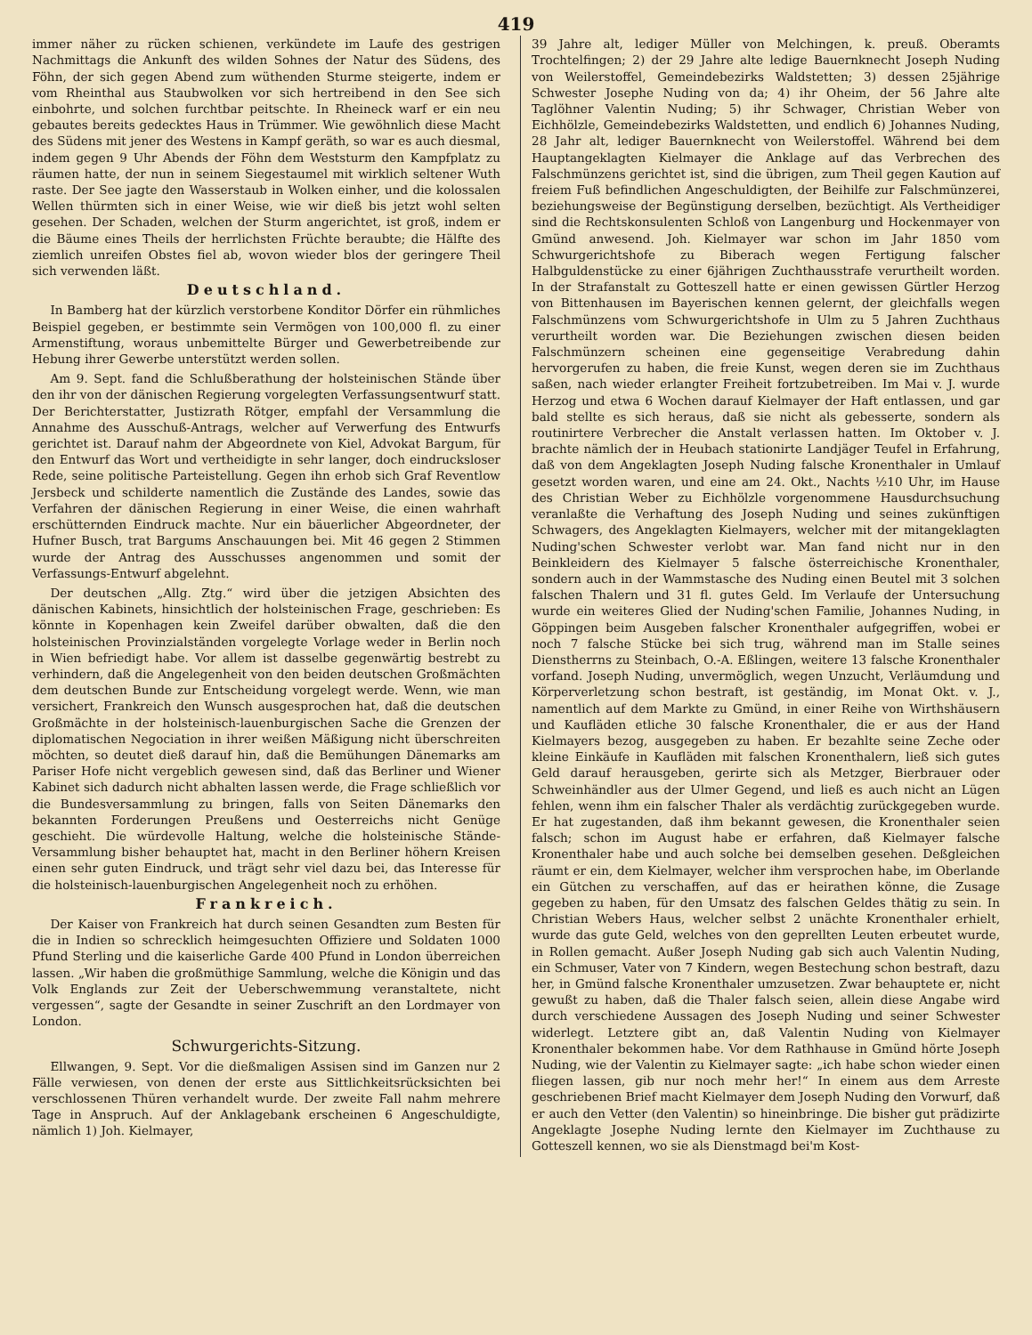419
immer näher zu rücken schienen, verkündete im Laufe des gestrigen Nachmittags die Ankunft des wilden Sohnes der Natur des Südens, des Föhn, der sich gegen Abend zum wüthenden Sturme steigerte, indem er vom Rheinthal aus Staubwolken vor sich hertreibend in den See sich einbohrte, und solchen furchtbar peitschte. In Rheineck warf er ein neu gebautes bereits gedecktes Haus in Trümmer. Wie gewöhnlich diese Macht des Südens mit jener des Westens in Kampf geräth, so war es auch diesmal, indem gegen 9 Uhr Abends der Föhn dem Weststurm den Kampfplatz zu räumen hatte, der nun in seinem Siegestaumel mit wirklich seltener Wuth raste. Der See jagte den Wasserstaub in Wolken einher, und die kolossalen Wellen thürmten sich in einer Weise, wie wir dieß bis jetzt wohl selten gesehen. Der Schaden, welchen der Sturm angerichtet, ist groß, indem er die Bäume eines Theils der herrlichsten Früchte beraubte; die Hälfte des ziemlich unreifen Obstes fiel ab, wovon wieder blos der geringere Theil sich verwenden läßt.
Deutschland.
In Bamberg hat der kürzlich verstorbene Konditor Dörfer ein rühmliches Beispiel gegeben, er bestimmte sein Vermögen von 100,000 fl. zu einer Armenstiftung, woraus unbemittelte Bürger und Gewerbetreibende zur Hebung ihrer Gewerbe unterstützt werden sollen.
Am 9. Sept. fand die Schlußberathung der holsteinischen Stände über den ihr von der dänischen Regierung vorgelegten Verfassungsentwurf statt. Der Berichterstatter, Justizrath Rötger, empfahl der Versammlung die Annahme des Ausschuß-Antrags, welcher auf Verwerfung des Entwurfs gerichtet ist. Darauf nahm der Abgeordnete von Kiel, Advokat Bargum, für den Entwurf das Wort und vertheidigte in sehr langer, doch eindrucksloser Rede, seine politische Parteistellung. Gegen ihn erhob sich Graf Reventlow Jersbeck und schilderte namentlich die Zustände des Landes, sowie das Verfahren der dänischen Regierung in einer Weise, die einen wahrhaft erschütternden Eindruck machte. Nur ein bäuerlicher Abgeordneter, der Hufner Busch, trat Bargums Anschauungen bei. Mit 46 gegen 2 Stimmen wurde der Antrag des Ausschusses angenommen und somit der Verfassungs-Entwurf abgelehnt.
Der deutschen „Allg. Ztg.“ wird über die jetzigen Absichten des dänischen Kabinets, hinsichtlich der holsteinischen Frage, geschrieben: Es könnte in Kopenhagen kein Zweifel darüber obwalten, daß die den holsteinischen Provinzialständen vorgelegte Vorlage weder in Berlin noch in Wien befriedigt habe. Vor allem ist dasselbe gegenwärtig bestrebt zu verhindern, daß die Angelegenheit von den beiden deutschen Großmächten dem deutschen Bunde zur Entscheidung vorgelegt werde. Wenn, wie man versichert, Frankreich den Wunsch ausgesprochen hat, daß die deutschen Großmächte in der holsteinisch-lauenburgischen Sache die Grenzen der diplomatischen Negociation in ihrer weißen Mäßigung nicht überschreiten möchten, so deutet dieß darauf hin, daß die Bemühungen Dänemarks am Pariser Hofe nicht vergeblich gewesen sind, daß das Berliner und Wiener Kabinet sich dadurch nicht abhalten lassen werde, die Frage schließlich vor die Bundesversammlung zu bringen, falls von Seiten Dänemarks den bekannten Forderungen Preußens und Oesterreichs nicht Genüge geschieht. Die würdevolle Haltung, welche die holsteinische Stände-Versammlung bisher behauptet hat, macht in den Berliner höhern Kreisen einen sehr guten Eindruck, und trägt sehr viel dazu bei, das Interesse für die holsteinisch-lauenburgischen Angelegenheit noch zu erhöhen.
Frankreich.
Der Kaiser von Frankreich hat durch seinen Gesandten zum Besten für die in Indien so schrecklich heimgesuchten Offiziere und Soldaten 1000 Pfund Sterling und die kaiserliche Garde 400 Pfund in London überreichen lassen. „Wir haben die großmüthige Sammlung, welche die Königin und das Volk Englands zur Zeit der Ueberschwemmung veranstaltete, nicht vergessen“, sagte der Gesandte in seiner Zuschrift an den Lordmayer von London.
Schwurgerichts-Sitzung.
Ellwangen, 9. Sept. Vor die dießmaligen Assisen sind im Ganzen nur 2 Fälle verwiesen, von denen der erste aus Sittlichkeitsrücksichten bei verschlossenen Thüren verhandelt wurde. Der zweite Fall nahm mehrere Tage in Anspruch. Auf der Anklagebank erscheinen 6 Angeschuldigte, nämlich 1) Joh. Kielmayer,
39 Jahre alt, lediger Müller von Melchingen, k. preuß. Oberamts Trochtelfingen; 2) der 29 Jahre alte ledige Bauernknecht Joseph Nuding von Weilerstoffel, Gemeindebezirks Waldstetten; 3) dessen 25jährige Schwester Josephe Nuding von da; 4) ihr Oheim, der 56 Jahre alte Taglöhner Valentin Nuding; 5) ihr Schwager, Christian Weber von Eichhölzle, Gemeindebezirks Waldstetten, und endlich 6) Johannes Nuding, 28 Jahr alt, lediger Bauernknecht von Weilerstoffel. Während bei dem Hauptangeklagten Kielmayer die Anklage auf das Verbrechen des Falschmünzens gerichtet ist, sind die übrigen, zum Theil gegen Kaution auf freiem Fuß befindlichen Angeschuldigten, der Beihilfe zur Falschmünzerei, beziehungsweise der Begünstigung derselben, bezüchtigt. Als Vertheidiger sind die Rechtskonsulenten Schloß von Langenburg und Hockenmayer von Gmünd anwesend. Joh. Kielmayer war schon im Jahr 1850 vom Schwurgerichtshofe zu Biberach wegen Fertigung falscher Halbguldenstücke zu einer 6jährigen Zuchthausstrafe verurtheilt worden. In der Strafanstalt zu Gotteszell hatte er einen gewissen Gürtler Herzog von Bittenhausen im Bayerischen kennen gelernt, der gleichfalls wegen Falschmünzens vom Schwurgerichtshofe in Ulm zu 5 Jahren Zuchthaus verurtheilt worden war. Die Beziehungen zwischen diesen beiden Falschmünzern scheinen eine gegenseitige Verabredung dahin hervorgerufen zu haben, die freie Kunst, wegen deren sie im Zuchthaus saßen, nach wieder erlangter Freiheit fortzubetreiben. Im Mai v. J. wurde Herzog und etwa 6 Wochen darauf Kielmayer der Haft entlassen, und gar bald stellte es sich heraus, daß sie nicht als gebesserte, sondern als routinirtere Verbrecher die Anstalt verlassen hatten. Im Oktober v. J. brachte nämlich der in Heubach stationirte Landjäger Teufel in Erfahrung, daß von dem Angeklagten Joseph Nuding falsche Kronenthaler in Umlauf gesetzt worden waren, und eine am 24. Okt., Nachts ½10 Uhr, im Hause des Christian Weber zu Eichhölzle vorgenommene Hausdurchsuchung veranlaßte die Verhaftung des Joseph Nuding und seines zukünftigen Schwagers, des Angeklagten Kielmayers, welcher mit der mitangeklagten Nuding'schen Schwester verlobt war. Man fand nicht nur in den Beinkleidern des Kielmayer 5 falsche österreichische Kronenthaler, sondern auch in der Wammstasche des Nuding einen Beutel mit 3 solchen falschen Thalern und 31 fl. gutes Geld. Im Verlaufe der Untersuchung wurde ein weiteres Glied der Nuding'schen Familie, Johannes Nuding, in Göppingen beim Ausgeben falscher Kronenthaler aufgegriffen, wobei er noch 7 falsche Stücke bei sich trug, während man im Stalle seines Dienstherrns zu Steinbach, O.-A. Eßlingen, weitere 13 falsche Kronenthaler vorfand. Joseph Nuding, unvermöglich, wegen Unzucht, Verläumdung und Körperverletzung schon bestraft, ist geständig, im Monat Okt. v. J., namentlich auf dem Markte zu Gmünd, in einer Reihe von Wirthshäusern und Kaufläden etliche 30 falsche Kronenthaler, die er aus der Hand Kielmayers bezog, ausgegeben zu haben. Er bezahlte seine Zeche oder kleine Einkäufe in Kaufläden mit falschen Kronenthalern, ließ sich gutes Geld darauf herausgeben, gerirte sich als Metzger, Bierbrauer oder Schweinhändler aus der Ulmer Gegend, und ließ es auch nicht an Lügen fehlen, wenn ihm ein falscher Thaler als verdächtig zurückgegeben wurde. Er hat zugestanden, daß ihm bekannt gewesen, die Kronenthaler seien falsch; schon im August habe er erfahren, daß Kielmayer falsche Kronenthaler habe und auch solche bei demselben gesehen. Deßgleichen räumt er ein, dem Kielmayer, welcher ihm versprochen habe, im Oberlande ein Gütchen zu verschaffen, auf das er heirathen könne, die Zusage gegeben zu haben, für den Umsatz des falschen Geldes thätig zu sein. In Christian Webers Haus, welcher selbst 2 unächte Kronenthaler erhielt, wurde das gute Geld, welches von den geprellten Leuten erbeutet wurde, in Rollen gemacht. Außer Joseph Nuding gab sich auch Valentin Nuding, ein Schmuser, Vater von 7 Kindern, wegen Bestechung schon bestraft, dazu her, in Gmünd falsche Kronenthaler umzusetzen. Zwar behauptete er, nicht gewußt zu haben, daß die Thaler falsch seien, allein diese Angabe wird durch verschiedene Aussagen des Joseph Nuding und seiner Schwester widerlegt. Letztere gibt an, daß Valentin Nuding von Kielmayer Kronenthaler bekommen habe. Vor dem Rathhause in Gmünd hörte Joseph Nuding, wie der Valentin zu Kielmayer sagte: „ich habe schon wieder einen fliegen lassen, gib nur noch mehr her!“ In einem aus dem Arreste geschriebenen Brief macht Kielmayer dem Joseph Nuding den Vorwurf, daß er auch den Vetter (den Valentin) so hineinbringe. Die bisher gut prädizirte Angeklagte Josephe Nuding lernte den Kielmayer im Zuchthause zu Gotteszell kennen, wo sie als Dienstmagd bei'm Kost-